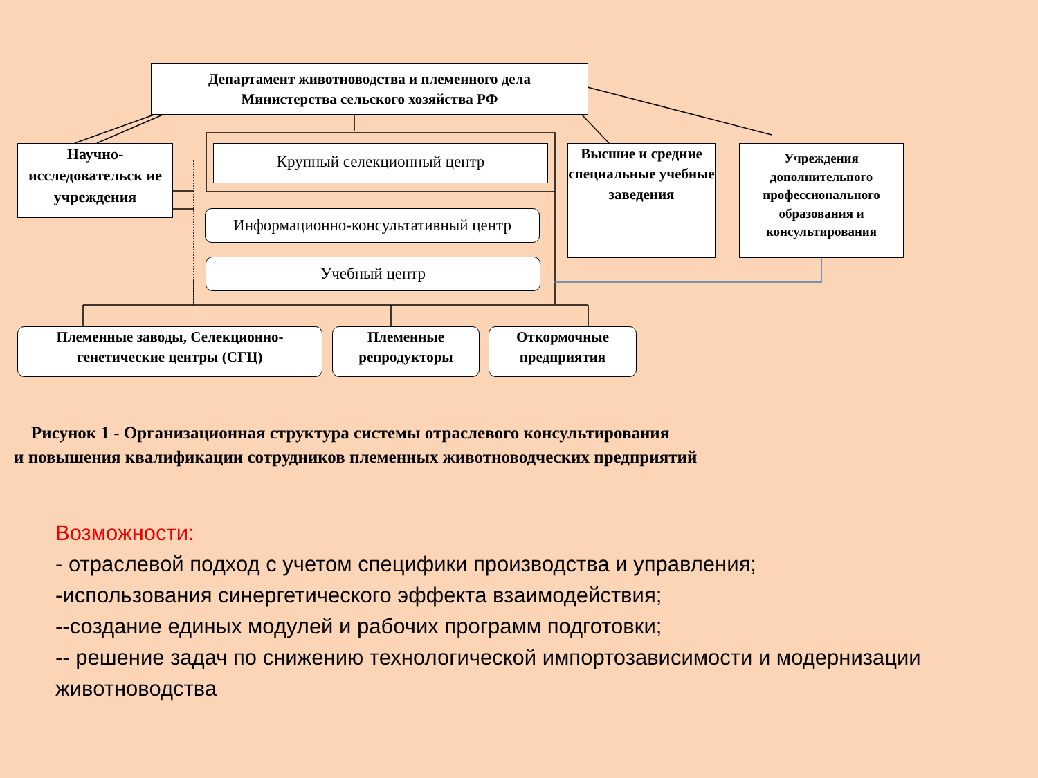Департамент животноводства и племенного дела
Министерства сельского хозяйства РФ
Научно-
исследовательск ие учреждения
Крупный селекционный центр
Высшие и средние специальные учебные заведения
Учреждения дополнительного профессионального образования и консультирования
Информационно-консультативный центр
Учебный центр
Племенные заводы, Селекционно-генетические центры (СГЦ)
Племенные репродукторы
Откормочные предприятия
Рисунок 1 - Организационная структура системы отраслевого консультирования
и повышения квалификации сотрудников племенных животноводческих предприятий
Возможности:
- отраслевой подход с учетом специфики производства и управления;
-использования синергетического эффекта взаимодействия;
--создание единых модулей и рабочих программ подготовки;
-- решение задач по снижению технологической импортозависимости и модернизации животноводства